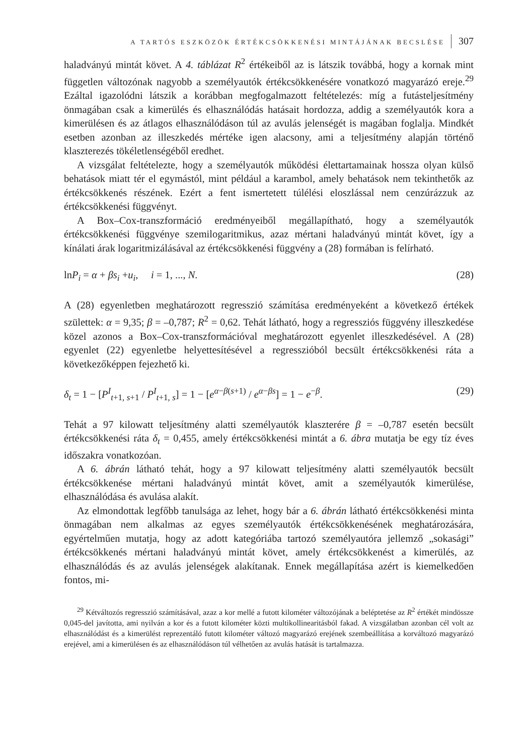A TARTÓS ESZKÖZÖK ÉRTÉKCSÖKKENÉSI MINTÁJÁNAK BECSLÉSE 307
haladványú mintát követ. A 4. táblázat R<sup>2</sup> értékeiből az is látszik továbbá, hogy a kornak mint független változónak nagyobb a személyautók értékcsökkenésére vonatkozó magyarázó ereje.<sup>29</sup> Ezáltal igazolódni látszik a korábban megfogalmazott feltételezés: míg a futásteljesítmény önmagában csak a kimerülés és elhasználódás hatásait hordozza, addig a személyautók kora a kimerülésen és az átlagos elhasználódáson túl az avulás jelenségét is magában foglalja. Mindkét esetben azonban az illeszkedés mértéke igen alacsony, ami a teljesítmény alapján történő klaszterezés tökéletlenségéből eredhet.
A vizsgálat feltételezte, hogy a személyautók működési élettartamainak hossza olyan külső behatások miatt tér el egymástól, mint például a karambol, amely behatások nem tekinthetők az értékcsökkenés részének. Ezért a fent ismertetett túlélési eloszlással nem cenzúrázzuk az értékcsökkenési függvényt.
A Box–Cox-transzformáció eredményeiből megállapítható, hogy a személyautók értékcsökkenési függvénye szemilogaritmikus, azaz mértani haladványú mintát követ, így a kínálati árak logaritmizálásával az értékcsökkenési függvény a (28) formában is felírható.
lnP<sub>i</sub> = α + βs<sub>i</sub> +u<sub>i</sub>, i = 1, ..., N. (28)
A (28) egyenletben meghatározott regresszió számítása eredményeként a következő értékek születtek: α = 9,35; β = –0,787; R<sup>2</sup> = 0,62. Tehát látható, hogy a regressziós függvény illeszkedése közel azonos a Box–Cox-transzformációval meghatározott egyenlet illeszkedésével. A (28) egyenlet (22) egyenletbe helyettesítésével a regresszióból becsült értékcsökkenési ráta a következőképpen fejezhető ki.
δ<sub>t</sub> = 1 − [P<sup>I</sup><sub>t+1, s+1</sub> / P<sup>I</sup><sub>t+1, s</sub>] = 1 − [e<sup>α−β(s+1)</sup> / e<sup>α−βs</sup>] = 1 − e<sup>−β</sup>. (29)
Tehát a 97 kilowatt teljesítmény alatti személyautók klaszterére β = –0,787 esetén becsült értékcsökkenési ráta δ<sub>t</sub> = 0,455, amely értékcsökkenési mintát a 6. ábra mutatja be egy tíz éves időszakra vonatkozóan.
A 6. ábrán látható tehát, hogy a 97 kilowatt teljesítmény alatti személyautók becsült értékcsökkenése mértani haladványú mintát követ, amit a személyautók kimerülése, elhasználódása és avulása alakít.
Az elmondottak legfőbb tanulsága az lehet, hogy bár a 6. ábrán látható értékcsökkenési minta önmagában nem alkalmas az egyes személyautók értékcsökkenésének meghatározására, egyértelműen mutatja, hogy az adott kategóriába tartozó személyautóra jellemző „sokasági” értékcsökkenés mértani haladványú mintát követ, amely értékcsökkenést a kimerülés, az elhasználódás és az avulás jelenségek alakítanak. Ennek megállapítása azért is kiemelkedően fontos, mi-
<sup>29</sup> Kétváltozós regresszió számításával, azaz a kor mellé a futott kilométer változójának a beléptetése az R<sup>2</sup> értékét mindössze 0,045-del javította, ami nyilván a kor és a futott kilométer közti multikollinearitásból fakad. A vizsgálatban azonban cél volt az elhasználódást és a kimerülést reprezentáló futott kilométer változó magyarázó erejének szembeállítása a korváltozó magyarázó erejével, ami a kimerülésen és az elhasználódáson túl vélhetően az avulás hatását is tartalmazza.